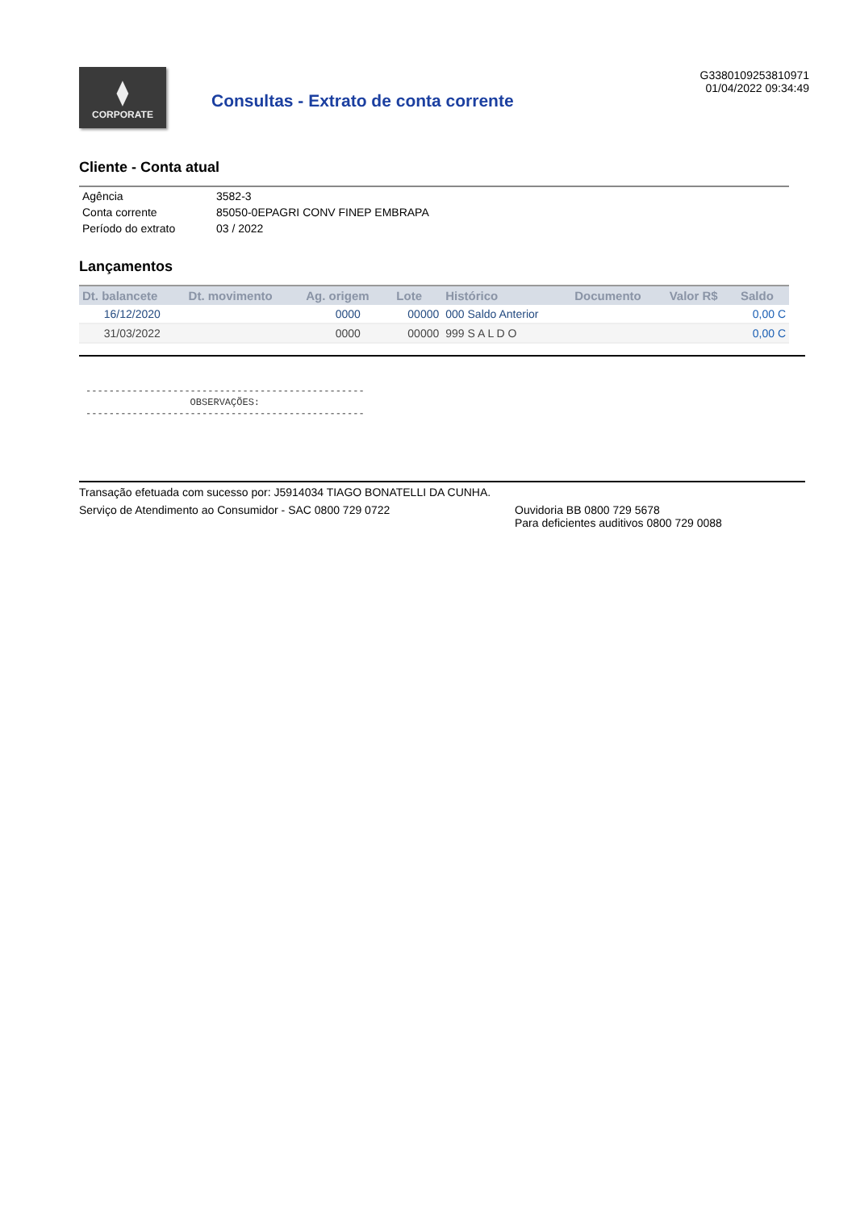⧫
CORPORATE
Consultas - Extrato de conta corrente
G3380109253810971
01/04/2022 09:34:49
Cliente - Conta atual
| Agência | 3582-3 |
| Conta corrente | 85050-0EPAGRI CONV FINEP EMBRAPA |
| Período do extrato | 03 / 2022 |
Lançamentos
| Dt. balancete | Dt. movimento | Ag. origem | Lote | Histórico | Documento | Valor R$ | Saldo |
| --- | --- | --- | --- | --- | --- | --- | --- |
| 16/12/2020 | | 0000 | 00000 | 000 Saldo Anterior | | | 0,00 C |
| 31/03/2022 | | 0000 | 00000 | 999 S A L D O | | | 0,00 C |
------------------------------------------------ OBSERVAÇÕES: ------------------------------------------------
Transação efetuada com sucesso por: J5914034 TIAGO BONATELLI DA CUNHA.
Serviço de Atendimento ao Consumidor - SAC 0800 729 0722 Ouvidoria BB 0800 729 5678
Para deficientes auditivos 0800 729 0088